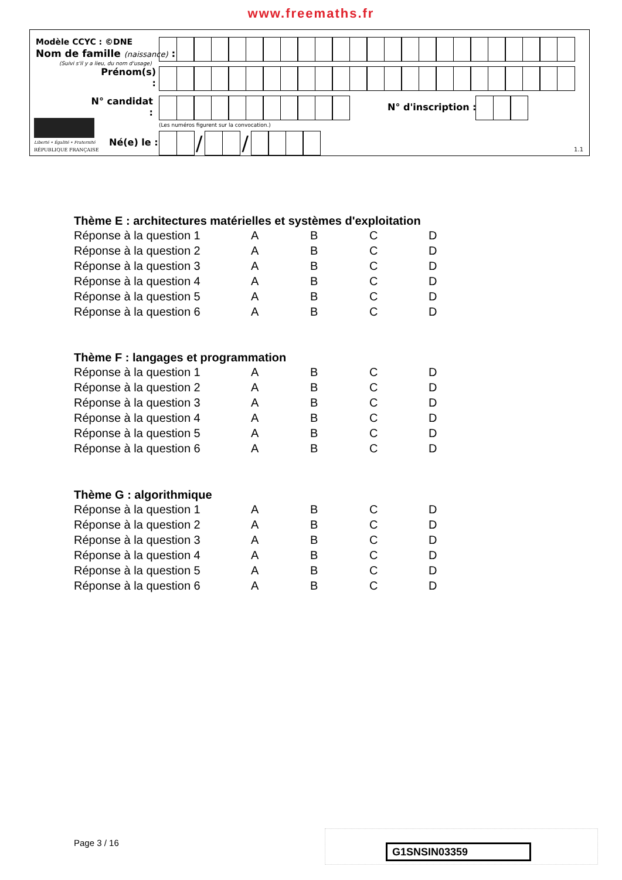www.freemaths.fr
Modèle CCYC : ©DNE
Nom de famille (naissance) :
(Suivi s'il y a lieu, du nom d'usage)
Prénom(s) :
N° candidat :
N° d'inscription :
(Les numéros figurent sur la convocation.)
Liberté • Égalité • Fraternité
RÉPUBLIQUE FRANÇAISE
Né(e) le :
/ /
1.1
Thème E : architectures matérielles et systèmes d'exploitation
| Réponse à la question 1 | A | B | C | D |
| Réponse à la question 2 | A | B | C | D |
| Réponse à la question 3 | A | B | C | D |
| Réponse à la question 4 | A | B | C | D |
| Réponse à la question 5 | A | B | C | D |
| Réponse à la question 6 | A | B | C | D |
Thème F : langages et programmation
| Réponse à la question 1 | A | B | C | D |
| Réponse à la question 2 | A | B | C | D |
| Réponse à la question 3 | A | B | C | D |
| Réponse à la question 4 | A | B | C | D |
| Réponse à la question 5 | A | B | C | D |
| Réponse à la question 6 | A | B | C | D |
Thème G : algorithmique
| Réponse à la question 1 | A | B | C | D |
| Réponse à la question 2 | A | B | C | D |
| Réponse à la question 3 | A | B | C | D |
| Réponse à la question 4 | A | B | C | D |
| Réponse à la question 5 | A | B | C | D |
| Réponse à la question 6 | A | B | C | D |
Page 3 / 16 G1SNSIN03359